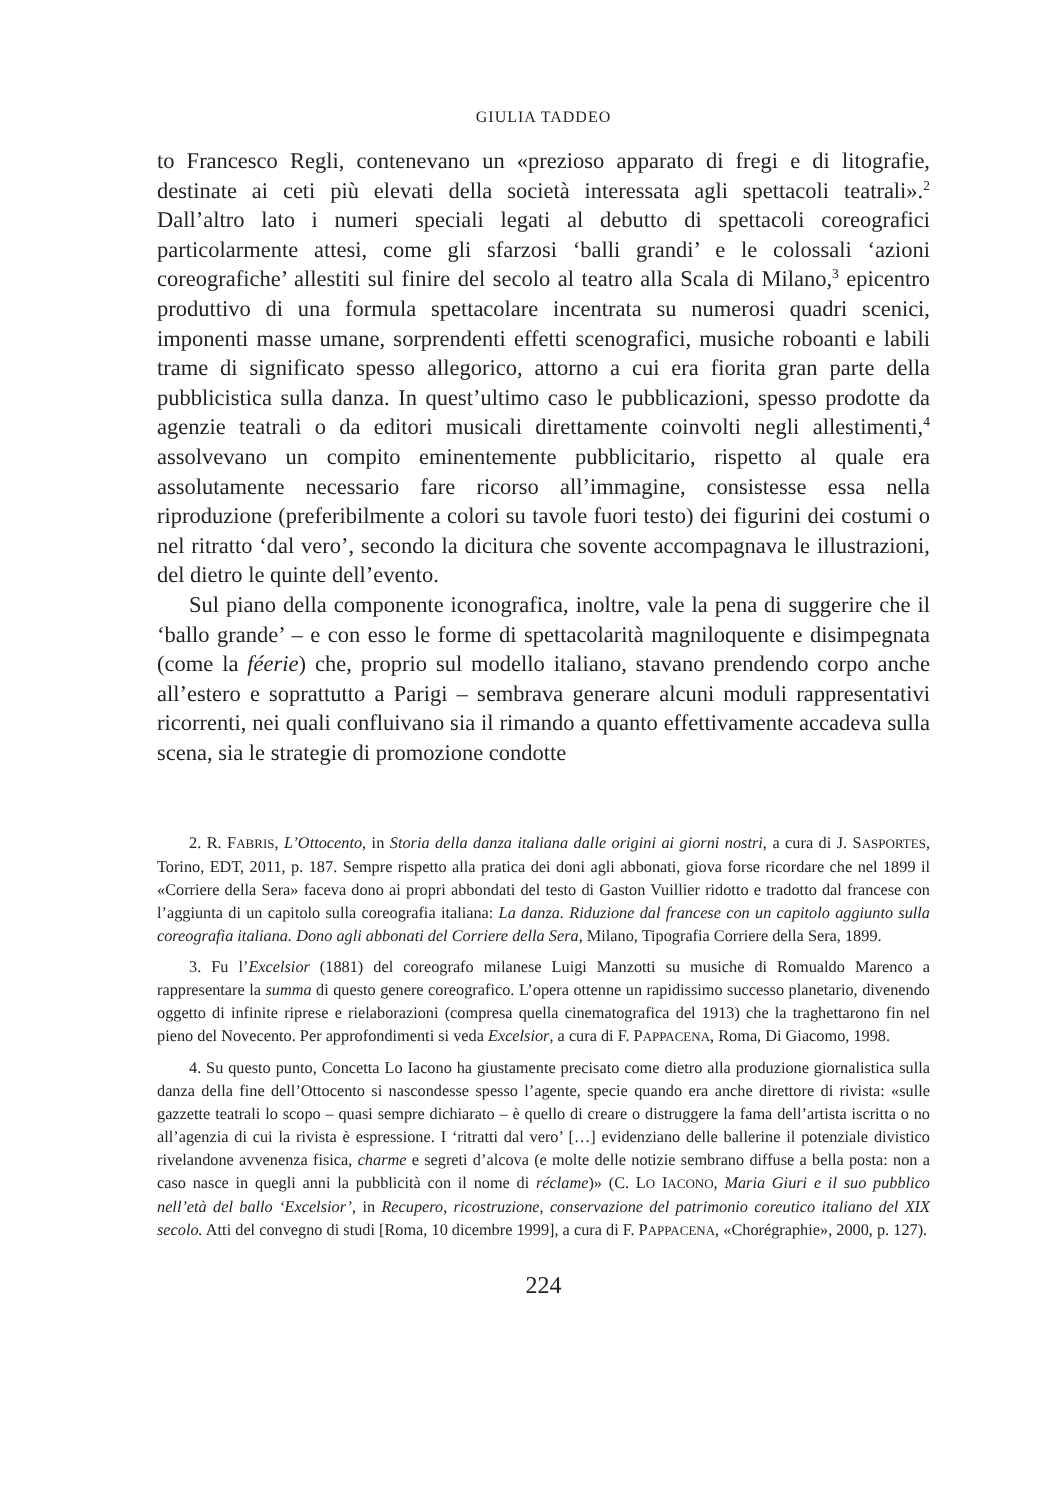GIULIA TADDEO
to Francesco Regli, contenevano un «prezioso apparato di fregi e di litografie, destinate ai ceti più elevati della società interessata agli spettacoli teatrali».<sup>2</sup> Dall’altro lato i numeri speciali legati al debutto di spettacoli coreografici particolarmente attesi, come gli sfarzosi ‘balli grandi’ e le colossali ‘azioni coreografiche’ allestiti sul finire del secolo al teatro alla Scala di Milano,<sup>3</sup> epicentro produttivo di una formula spettacolare incentrata su numerosi quadri scenici, imponenti masse umane, sorprendenti effetti scenografici, musiche roboanti e labili trame di significato spesso allegorico, attorno a cui era fiorita gran parte della pubblicistica sulla danza. In quest’ultimo caso le pubblicazioni, spesso prodotte da agenzie teatrali o da editori musicali direttamente coinvolti negli allestimenti,<sup>4</sup> assolvevano un compito eminentemente pubblicitario, rispetto al quale era assolutamente necessario fare ricorso all’immagine, consistesse essa nella riproduzione (preferibilmente a colori su tavole fuori testo) dei figurini dei costumi o nel ritratto ‘dal vero’, secondo la dicitura che sovente accompagnava le illustrazioni, del dietro le quinte dell’evento.
Sul piano della componente iconografica, inoltre, vale la pena di suggerire che il ‘ballo grande’ – e con esso le forme di spettacolarità magniloquente e disimpegnata (come la féerie) che, proprio sul modello italiano, stavano prendendo corpo anche all’estero e soprattutto a Parigi – sembrava generare alcuni moduli rappresentativi ricorrenti, nei quali confluivano sia il rimando a quanto effettivamente accadeva sulla scena, sia le strategie di promozione condotte
2. R. FABRIS, L’Ottocento, in Storia della danza italiana dalle origini ai giorni nostri, a cura di J. SASPORTES, Torino, EDT, 2011, p. 187. Sempre rispetto alla pratica dei doni agli abbonati, giova forse ricordare che nel 1899 il «Corriere della Sera» faceva dono ai propri abbondati del testo di Gaston Vuillier ridotto e tradotto dal francese con l’aggiunta di un capitolo sulla coreografia italiana: La danza. Riduzione dal francese con un capitolo aggiunto sulla coreografia italiana. Dono agli abbonati del Corriere della Sera, Milano, Tipografia Corriere della Sera, 1899.
3. Fu l’Excelsior (1881) del coreografo milanese Luigi Manzotti su musiche di Romualdo Marenco a rappresentare la summa di questo genere coreografico. L’opera ottenne un rapidissimo successo planetario, divenendo oggetto di infinite riprese e rielaborazioni (compresa quella cinematografica del 1913) che la traghettarono fin nel pieno del Novecento. Per approfondimenti si veda Excelsior, a cura di F. PAPPACENA, Roma, Di Giacomo, 1998.
4. Su questo punto, Concetta Lo Iacono ha giustamente precisato come dietro alla produzione giornalistica sulla danza della fine dell’Ottocento si nascondesse spesso l’agente, specie quando era anche direttore di rivista: «sulle gazzette teatrali lo scopo – quasi sempre dichiarato – è quello di creare o distruggere la fama dell’artista iscritta o no all’agenzia di cui la rivista è espressione. I ‘ritratti dal vero’ […] evidenziano delle ballerine il potenziale divistico rivelandone avvenenza fisica, charme e segreti d’alcova (e molte delle notizie sembrano diffuse a bella posta: non a caso nasce in quegli anni la pubblicità con il nome di réclame)» (C. LO IACONO, Maria Giuri e il suo pubblico nell’età del ballo ‘Excelsior’, in Recupero, ricostruzione, conservazione del patrimonio coreutico italiano del XIX secolo. Atti del convegno di studi [Roma, 10 dicembre 1999], a cura di F. PAPPACENA, «Chorégraphie», 2000, p. 127).
224